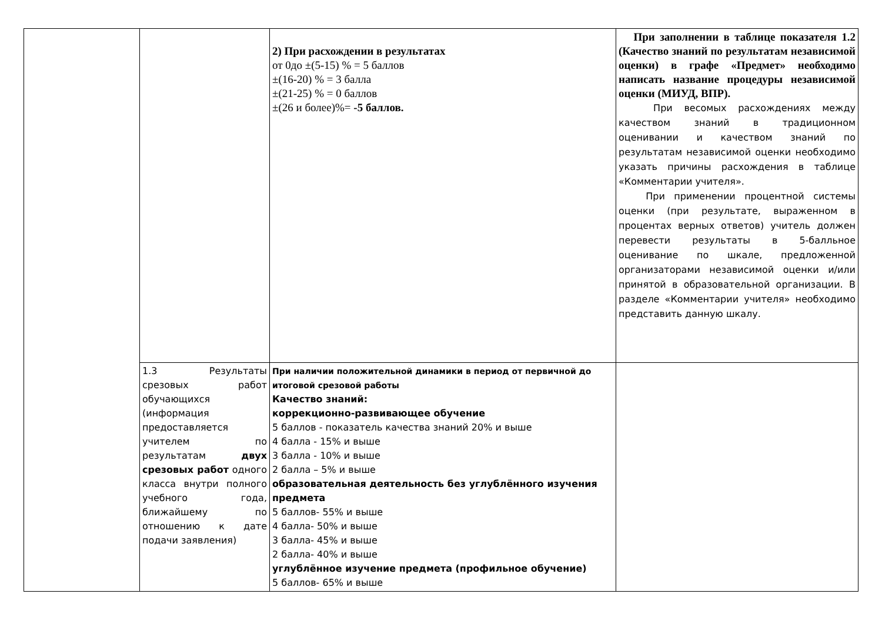| | | 2) При расхождении в результатах от 0до ±(5-15) % = 5 баллов ±(16-20) % = 3 балла ±(21-25) % = 0 баллов ±(26 и более)%= -5 баллов. | При заполнении в таблице показателя 1.2 (Качество знаний по результатам независимой оценки) в графе «Предмет» необходимо написать название процедуры независимой оценки (МИУД, ВПР). При весомых расхождениях между качеством знаний в традиционном оценивании и качеством знаний по результатам независимой оценки необходимо указать причины расхождения в таблице «Комментарии учителя». При применении процентной системы оценки (при результате, выраженном в процентах верных ответов) учитель должен перевести результаты в 5-балльное оценивание по шкале, предложенной организаторами независимой оценки и/или принятой в образовательной организации. В разделе «Комментарии учителя» необходимо представить данную шкалу. |
| | 1.3 Результаты срезовых работ обучающихся (информация предоставляется учителем по результатам двух срезовых работ одного класса внутри полного учебного года, ближайшему по отношению к дате подачи заявления) | При наличии положительной динамики в период от первичной до итоговой срезовой работы Качество знаний: коррекционно-развивающее обучение 5 баллов - показатель качества знаний 20% и выше 4 балла - 15% и выше 3 балла - 10% и выше 2 балла – 5% и выше образовательная деятельность без углублённого изучения предмета 5 баллов- 55% и выше 4 балла- 50% и выше 3 балла- 45% и выше 2 балла- 40% и выше углублённое изучение предмета (профильное обучение) 5 баллов- 65% и выше | |